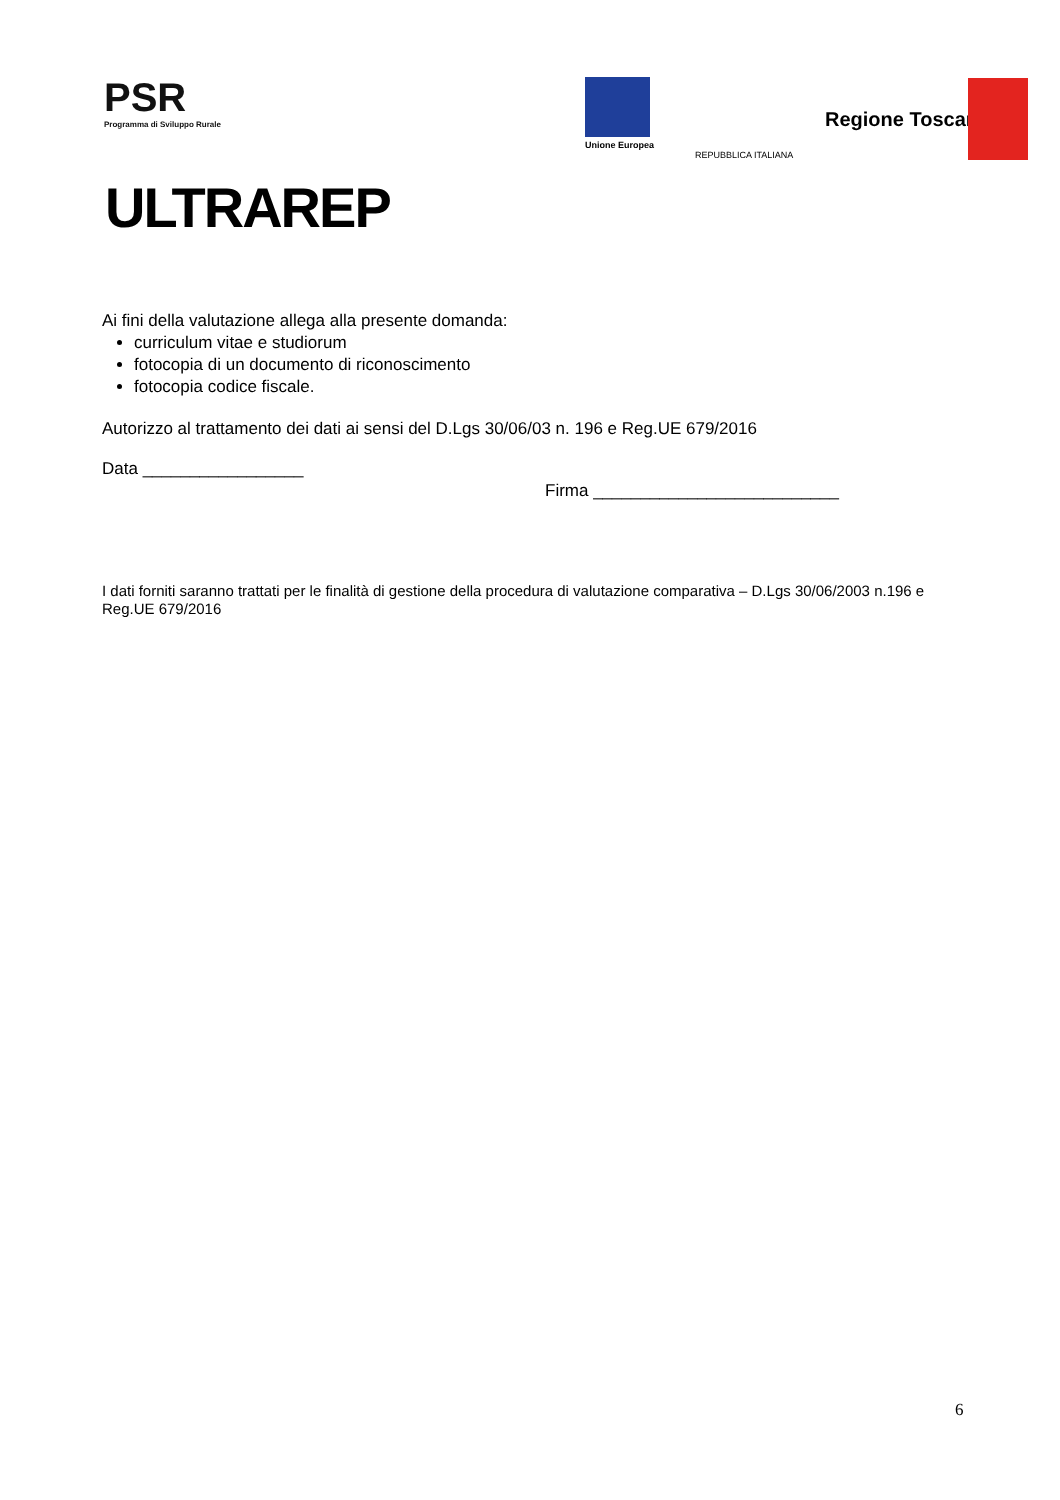PSR
Programma di Sviluppo Rurale
ULTRAREP
Unione Europea
REPUBBLICA ITALIANA
Regione Toscana
Ai fini della valutazione allega alla presente domanda:
curriculum vitae e studiorum
fotocopia di un documento di riconoscimento
fotocopia codice fiscale.
Autorizzo al trattamento dei dati ai sensi del D.Lgs 30/06/03 n. 196 e Reg.UE 679/2016
Data _________________
Firma __________________________
I dati forniti saranno trattati per le finalità di gestione della procedura di valutazione comparativa – D.Lgs 30/06/2003 n.196 e Reg.UE 679/2016
6